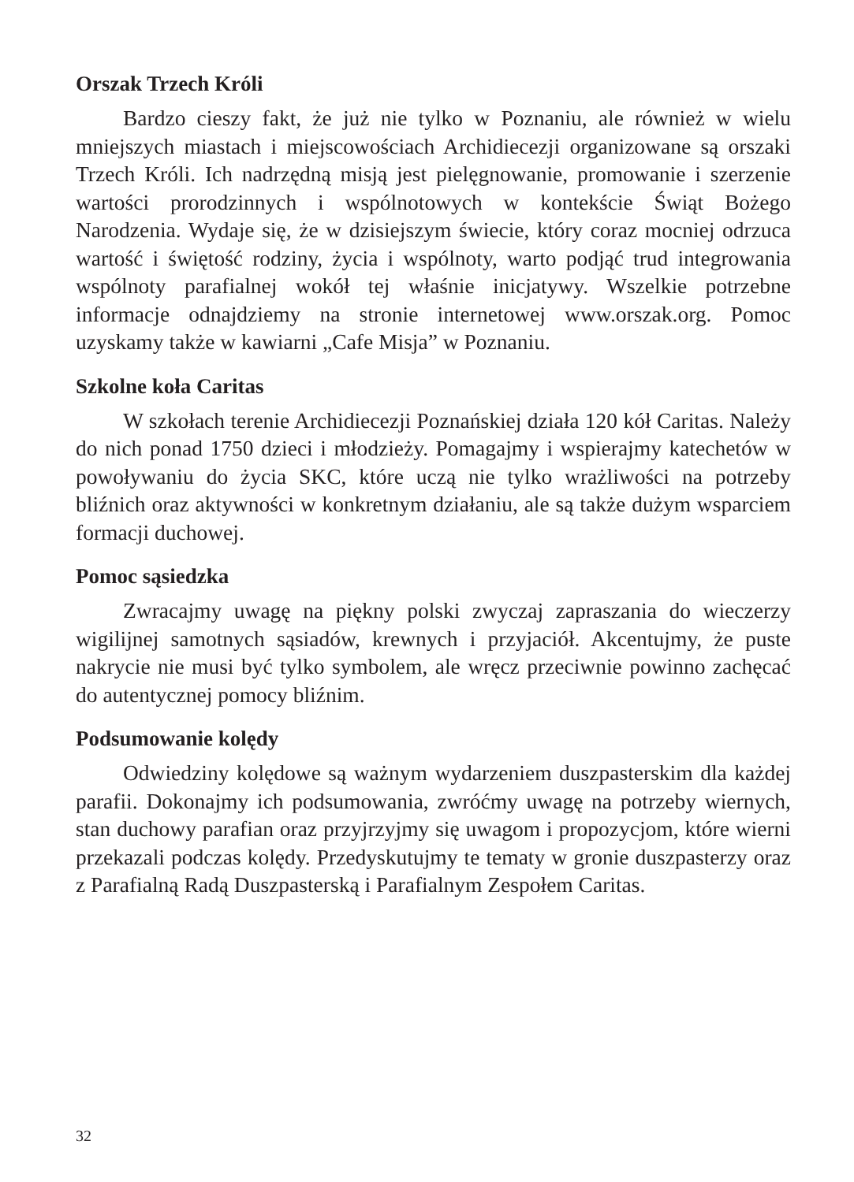Orszak Trzech Króli
Bardzo cieszy fakt, że już nie tylko w Poznaniu, ale również w wielu mniejszych miastach i miejscowościach Archidiecezji organizowane są orszaki Trzech Króli. Ich nadrzędną misją jest pielęgnowanie, promowanie i szerzenie wartości prorodzinnych i wspólnotowych w kontekście Świąt Bożego Narodzenia. Wydaje się, że w dzisiejszym świecie, który coraz mocniej odrzuca wartość i świętość rodziny, życia i wspólnoty, warto podjąć trud integrowania wspólnoty parafialnej wokół tej właśnie inicjatywy. Wszelkie potrzebne informacje odnajdziemy na stronie internetowej www.orszak.org. Pomoc uzyskamy także w kawiarni „Cafe Misja” w Poznaniu.
Szkolne koła Caritas
W szkołach terenie Archidiecezji Poznańskiej działa 120 kół Caritas. Należy do nich ponad 1750 dzieci i młodzieży. Pomagajmy i wspierajmy katechetów w powoływaniu do życia SKC, które uczą nie tylko wrażliwości na potrzeby bliźnich oraz aktywności w konkretnym działaniu, ale są także dużym wsparciem formacji duchowej.
Pomoc sąsiedzka
Zwracajmy uwagę na piękny polski zwyczaj zapraszania do wieczerzy wigilijnej samotnych sąsiadów, krewnych i przyjaciół. Akcentujmy, że puste nakrycie nie musi być tylko symbolem, ale wręcz przeciwnie powinno zachęcać do autentycznej pomocy bliźnim.
Podsumowanie kolędy
Odwiedziny kolędowe są ważnym wydarzeniem duszpasterskim dla każdej parafii. Dokonajmy ich podsumowania, zwróćmy uwagę na potrzeby wiernych, stan duchowy parafian oraz przyjrzyjmy się uwagom i propozycjom, które wierni przekazali podczas kolędy. Przedyskutujmy te tematy w gronie duszpasterzy oraz z Parafialną Radą Duszpasterską i Parafialnym Zespołem Caritas.
32